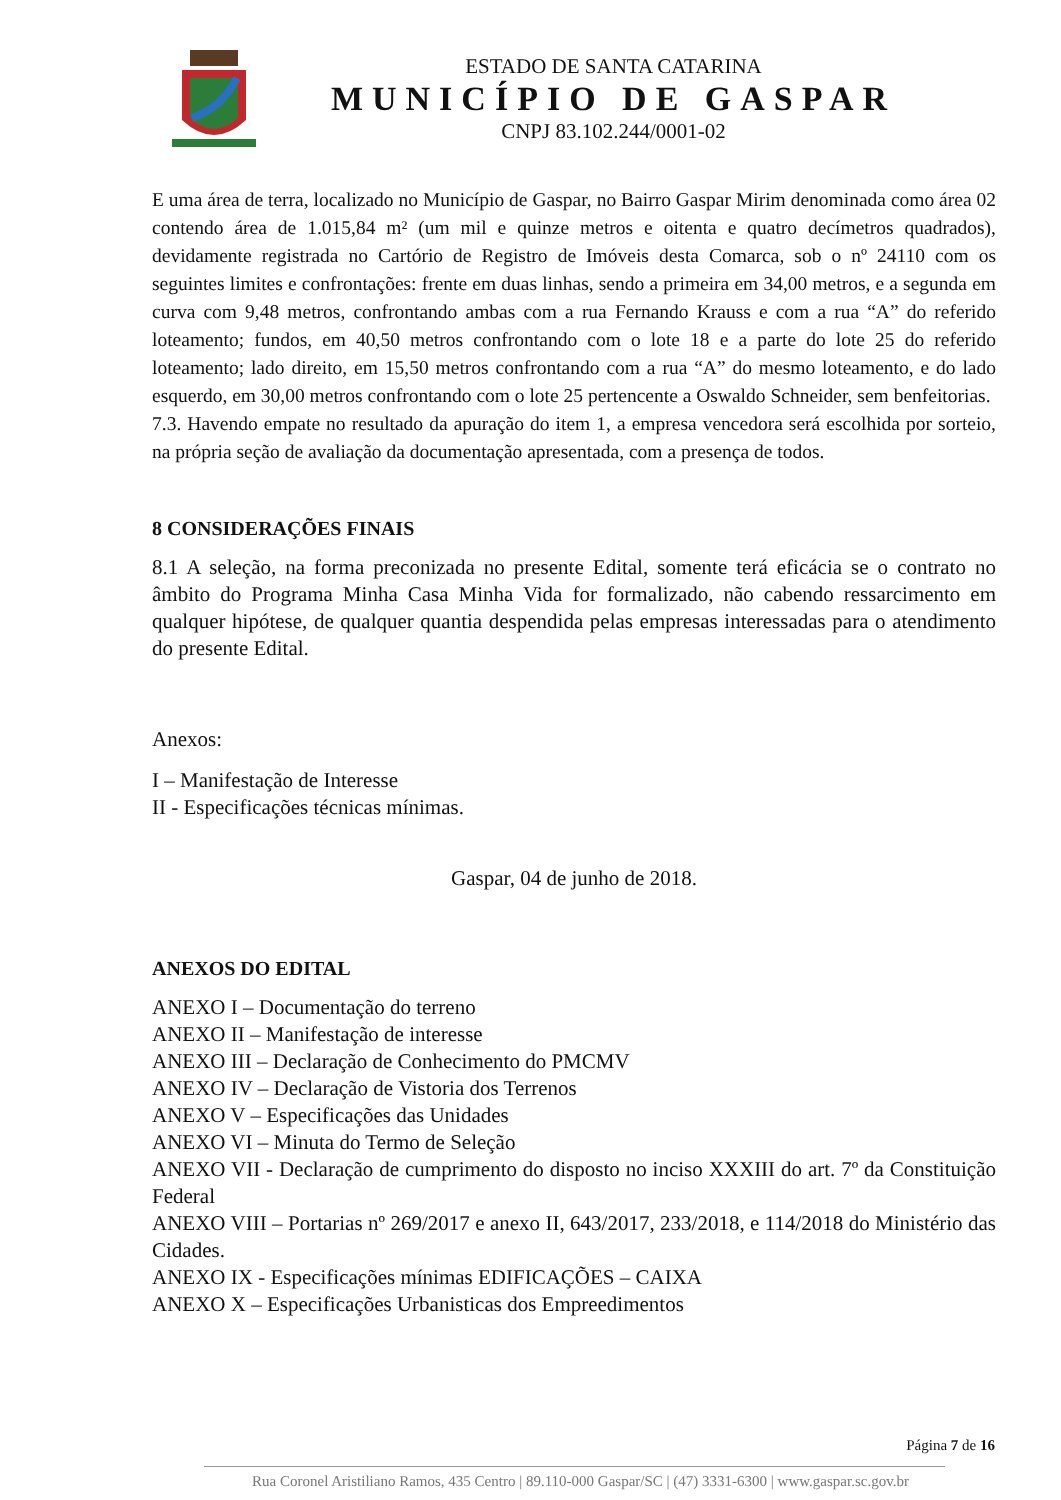ESTADO DE SANTA CATARINA
MUNICÍPIO DE GASPAR
CNPJ 83.102.244/0001-02
E uma área de terra, localizado no Município de Gaspar, no Bairro Gaspar Mirim denominada como área 02 contendo área de 1.015,84 m² (um mil e quinze metros e oitenta e quatro decímetros quadrados), devidamente registrada no Cartório de Registro de Imóveis desta Comarca, sob o nº 24110 com os seguintes limites e confrontações: frente em duas linhas, sendo a primeira em 34,00 metros, e a segunda em curva com 9,48 metros, confrontando ambas com a rua Fernando Krauss e com a rua “A” do referido loteamento; fundos, em 40,50 metros confrontando com o lote 18 e a parte do lote 25 do referido loteamento; lado direito, em 15,50 metros confrontando com a rua “A” do mesmo loteamento, e do lado esquerdo, em 30,00 metros confrontando com o lote 25 pertencente a Oswaldo Schneider, sem benfeitorias.
7.3. Havendo empate no resultado da apuração do item 1, a empresa vencedora será escolhida por sorteio, na própria seção de avaliação da documentação apresentada, com a presença de todos.
8 CONSIDERAÇÕES FINAIS
8.1 A seleção, na forma preconizada no presente Edital, somente terá eficácia se o contrato no âmbito do Programa Minha Casa Minha Vida for formalizado, não cabendo ressarcimento em qualquer hipótese, de qualquer quantia despendida pelas empresas interessadas para o atendimento do presente Edital.
Anexos:
I – Manifestação de Interesse
II - Especificações técnicas mínimas.
Gaspar, 04 de junho de 2018.
ANEXOS DO EDITAL
ANEXO I – Documentação do terreno
ANEXO II – Manifestação de interesse
ANEXO III – Declaração de Conhecimento do PMCMV
ANEXO IV – Declaração de Vistoria dos Terrenos
ANEXO V – Especificações das Unidades
ANEXO VI – Minuta do Termo de Seleção
ANEXO VII - Declaração de cumprimento do disposto no inciso XXXIII do art. 7º da Constituição Federal
ANEXO VIII – Portarias nº 269/2017 e anexo II, 643/2017, 233/2018, e 114/2018 do Ministério das Cidades.
ANEXO IX - Especificações mínimas EDIFICAÇÕES – CAIXA
ANEXO X – Especificações Urbanisticas dos Empreedimentos
Página 7 de 16
Rua Coronel Aristiliano Ramos, 435 Centro | 89.110-000 Gaspar/SC | (47) 3331-6300 | www.gaspar.sc.gov.br